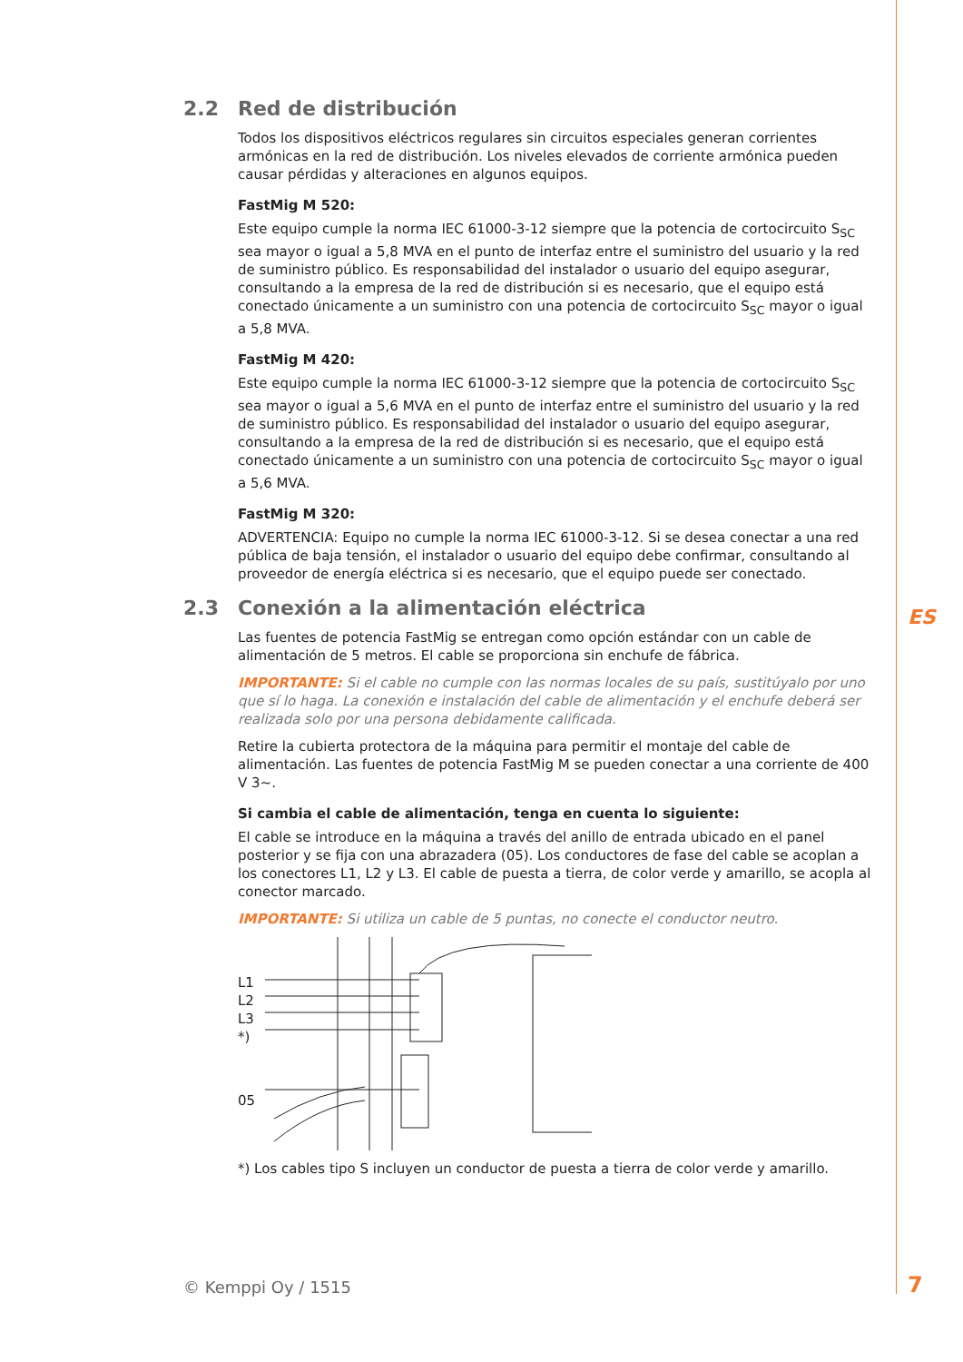2.2 Red de distribución
Todos los dispositivos eléctricos regulares sin circuitos especiales generan corrientes armónicas en la red de distribución. Los niveles elevados de corriente armónica pueden causar pérdidas y alteraciones en algunos equipos.
FastMig M 520:
Este equipo cumple la norma IEC 61000-3-12 siempre que la potencia de cortocircuito S<sub>SC</sub> sea mayor o igual a 5,8 MVA en el punto de interfaz entre el suministro del usuario y la red de suministro público. Es responsabilidad del instalador o usuario del equipo asegurar, consultando a la empresa de la red de distribución si es necesario, que el equipo está conectado únicamente a un suministro con una potencia de cortocircuito S<sub>SC</sub> mayor o igual a 5,8 MVA.
FastMig M 420:
Este equipo cumple la norma IEC 61000-3-12 siempre que la potencia de cortocircuito S<sub>SC</sub> sea mayor o igual a 5,6 MVA en el punto de interfaz entre el suministro del usuario y la red de suministro público. Es responsabilidad del instalador o usuario del equipo asegurar, consultando a la empresa de la red de distribución si es necesario, que el equipo está conectado únicamente a un suministro con una potencia de cortocircuito S<sub>SC</sub> mayor o igual a 5,6 MVA.
FastMig M 320:
ADVERTENCIA: Equipo no cumple la norma IEC 61000-3-12. Si se desea conectar a una red pública de baja tensión, el instalador o usuario del equipo debe confirmar, consultando al proveedor de energía eléctrica si es necesario, que el equipo puede ser conectado.
2.3 Conexión a la alimentación eléctrica
Las fuentes de potencia FastMig se entregan como opción estándar con un cable de alimentación de 5 metros. El cable se proporciona sin enchufe de fábrica.
IMPORTANTE: Si el cable no cumple con las normas locales de su país, sustitúyalo por uno que sí lo haga. La conexión e instalación del cable de alimentación y el enchufe deberá ser realizada solo por una persona debidamente calificada.
Retire la cubierta protectora de la máquina para permitir el montaje del cable de alimentación. Las fuentes de potencia FastMig M se pueden conectar a una corriente de 400 V 3~.
Si cambia el cable de alimentación, tenga en cuenta lo siguiente:
El cable se introduce en la máquina a través del anillo de entrada ubicado en el panel posterior y se fija con una abrazadera (05). Los conductores de fase del cable se acoplan a los conectores L1, L2 y L3. El cable de puesta a tierra, de color verde y amarillo, se acopla al conector marcado.
IMPORTANTE: Si utiliza un cable de 5 puntas, no conecte el conductor neutro.
L1
L2
L3
*)
05
*) Los cables tipo S incluyen un conductor de puesta a tierra de color verde y amarillo.
ES
© Kemppi Oy / 1515 7